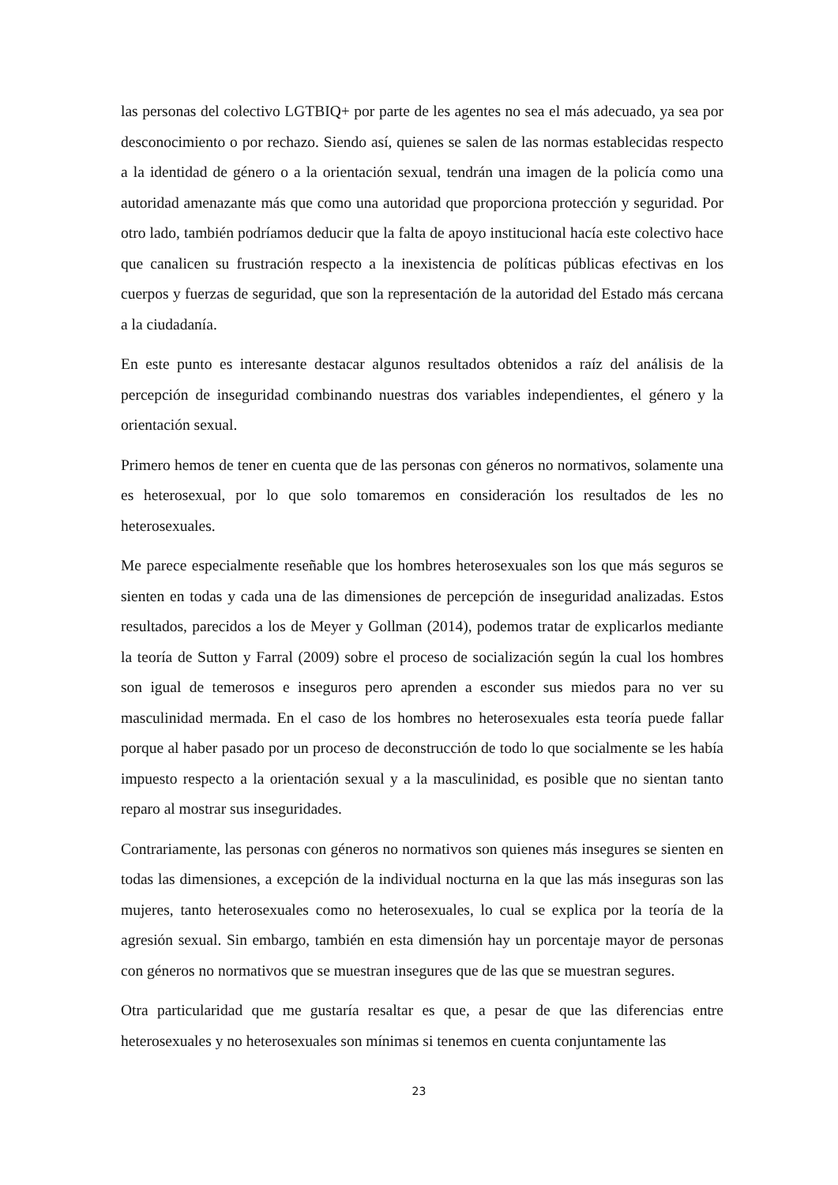las personas del colectivo LGTBIQ+ por parte de les agentes no sea el más adecuado, ya sea por desconocimiento o por rechazo. Siendo así, quienes se salen de las normas establecidas respecto a la identidad de género o a la orientación sexual, tendrán una imagen de la policía como una autoridad amenazante más que como una autoridad que proporciona protección y seguridad. Por otro lado, también podríamos deducir que la falta de apoyo institucional hacía este colectivo hace que canalicen su frustración respecto a la inexistencia de políticas públicas efectivas en los cuerpos y fuerzas de seguridad, que son la representación de la autoridad del Estado más cercana a la ciudadanía.
En este punto es interesante destacar algunos resultados obtenidos a raíz del análisis de la percepción de inseguridad combinando nuestras dos variables independientes, el género y la orientación sexual.
Primero hemos de tener en cuenta que de las personas con géneros no normativos, solamente una es heterosexual, por lo que solo tomaremos en consideración los resultados de les no heterosexuales.
Me parece especialmente reseñable que los hombres heterosexuales son los que más seguros se sienten en todas y cada una de las dimensiones de percepción de inseguridad analizadas. Estos resultados, parecidos a los de Meyer y Gollman (2014), podemos tratar de explicarlos mediante la teoría de Sutton y Farral (2009) sobre el proceso de socialización según la cual los hombres son igual de temerosos e inseguros pero aprenden a esconder sus miedos para no ver su masculinidad mermada. En el caso de los hombres no heterosexuales esta teoría puede fallar porque al haber pasado por un proceso de deconstrucción de todo lo que socialmente se les había impuesto respecto a la orientación sexual y a la masculinidad, es posible que no sientan tanto reparo al mostrar sus inseguridades.
Contrariamente, las personas con géneros no normativos son quienes más insegures se sienten en todas las dimensiones, a excepción de la individual nocturna en la que las más inseguras son las mujeres, tanto heterosexuales como no heterosexuales, lo cual se explica por la teoría de la agresión sexual. Sin embargo, también en esta dimensión hay un porcentaje mayor de personas con géneros no normativos que se muestran insegures que de las que se muestran segures.
Otra particularidad que me gustaría resaltar es que, a pesar de que las diferencias entre heterosexuales y no heterosexuales son mínimas si tenemos en cuenta conjuntamente las
23